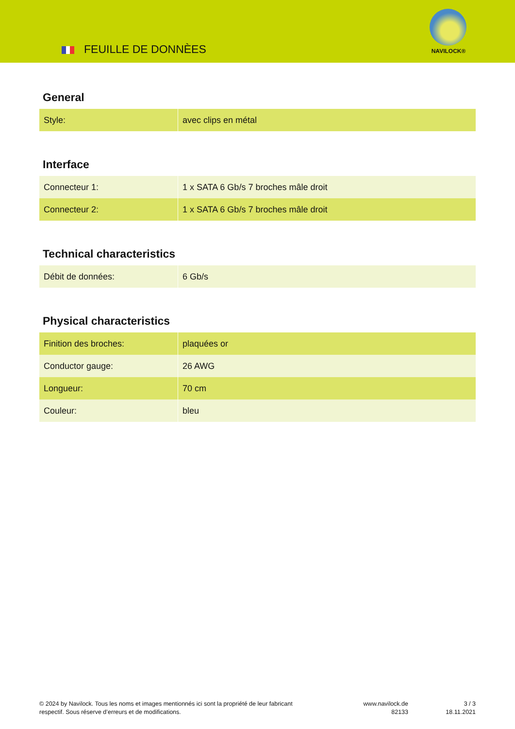FEUILLE DE DONNÈES
NAVILOCK®
General
| Style: | avec clips en métal |
Interface
| Connecteur 1: | 1 x SATA 6 Gb/s 7 broches mâle droit |
| Connecteur 2: | 1 x SATA 6 Gb/s 7 broches mâle droit |
Technical characteristics
| Débit de données: | 6 Gb/s |
Physical characteristics
| Finition des broches: | plaquées or |
| Conductor gauge: | 26 AWG |
| Longueur: | 70 cm |
| Couleur: | bleu |
© 2024 by Navilock. Tous les noms et images mentionnés ici sont la propriété de leur fabricant respectif. Sous réserve d’erreurs et de modifications.
www.navilock.de
82133
3 / 3
18.11.2021